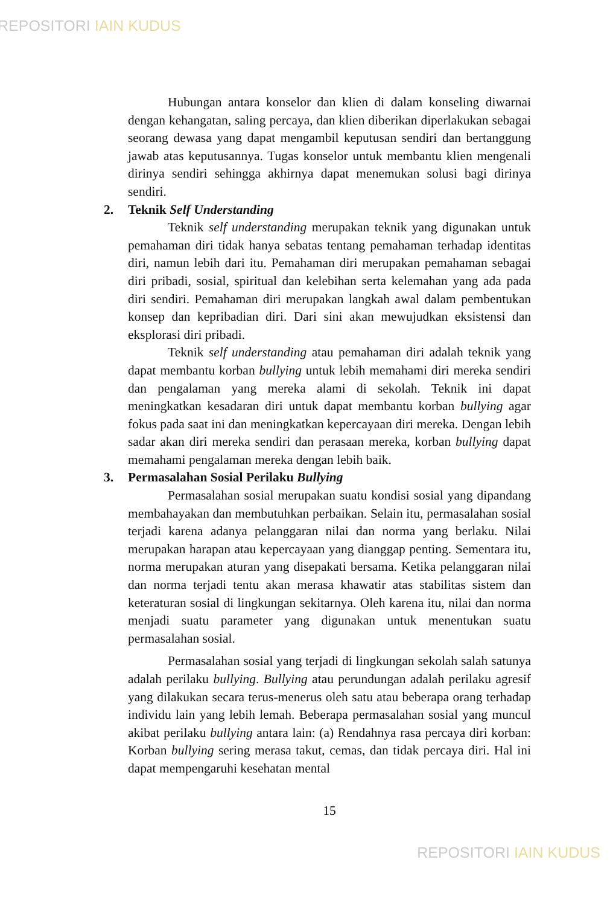REPOSITORI IAIN KUDUS
Hubungan antara konselor dan klien di dalam konseling diwarnai dengan kehangatan, saling percaya, dan klien diberikan diperlakukan sebagai seorang dewasa yang dapat mengambil keputusan sendiri dan bertanggung jawab atas keputusannya. Tugas konselor untuk membantu klien mengenali dirinya sendiri sehingga akhirnya dapat menemukan solusi bagi dirinya sendiri.
2. Teknik Self Understanding
Teknik self understanding merupakan teknik yang digunakan untuk pemahaman diri tidak hanya sebatas tentang pemahaman terhadap identitas diri, namun lebih dari itu. Pemahaman diri merupakan pemahaman sebagai diri pribadi, sosial, spiritual dan kelebihan serta kelemahan yang ada pada diri sendiri. Pemahaman diri merupakan langkah awal dalam pembentukan konsep dan kepribadian diri. Dari sini akan mewujudkan eksistensi dan eksplorasi diri pribadi.
Teknik self understanding atau pemahaman diri adalah teknik yang dapat membantu korban bullying untuk lebih memahami diri mereka sendiri dan pengalaman yang mereka alami di sekolah. Teknik ini dapat meningkatkan kesadaran diri untuk dapat membantu korban bullying agar fokus pada saat ini dan meningkatkan kepercayaan diri mereka. Dengan lebih sadar akan diri mereka sendiri dan perasaan mereka, korban bullying dapat memahami pengalaman mereka dengan lebih baik.
3. Permasalahan Sosial Perilaku Bullying
Permasalahan sosial merupakan suatu kondisi sosial yang dipandang membahayakan dan membutuhkan perbaikan. Selain itu, permasalahan sosial terjadi karena adanya pelanggaran nilai dan norma yang berlaku. Nilai merupakan harapan atau kepercayaan yang dianggap penting. Sementara itu, norma merupakan aturan yang disepakati bersama. Ketika pelanggaran nilai dan norma terjadi tentu akan merasa khawatir atas stabilitas sistem dan keteraturan sosial di lingkungan sekitarnya. Oleh karena itu, nilai dan norma menjadi suatu parameter yang digunakan untuk menentukan suatu permasalahan sosial.
Permasalahan sosial yang terjadi di lingkungan sekolah salah satunya adalah perilaku bullying. Bullying atau perundungan adalah perilaku agresif yang dilakukan secara terus-menerus oleh satu atau beberapa orang terhadap individu lain yang lebih lemah. Beberapa permasalahan sosial yang muncul akibat perilaku bullying antara lain: (a) Rendahnya rasa percaya diri korban: Korban bullying sering merasa takut, cemas, dan tidak percaya diri. Hal ini dapat mempengaruhi kesehatan mental
15
REPOSITORI IAIN KUDUS